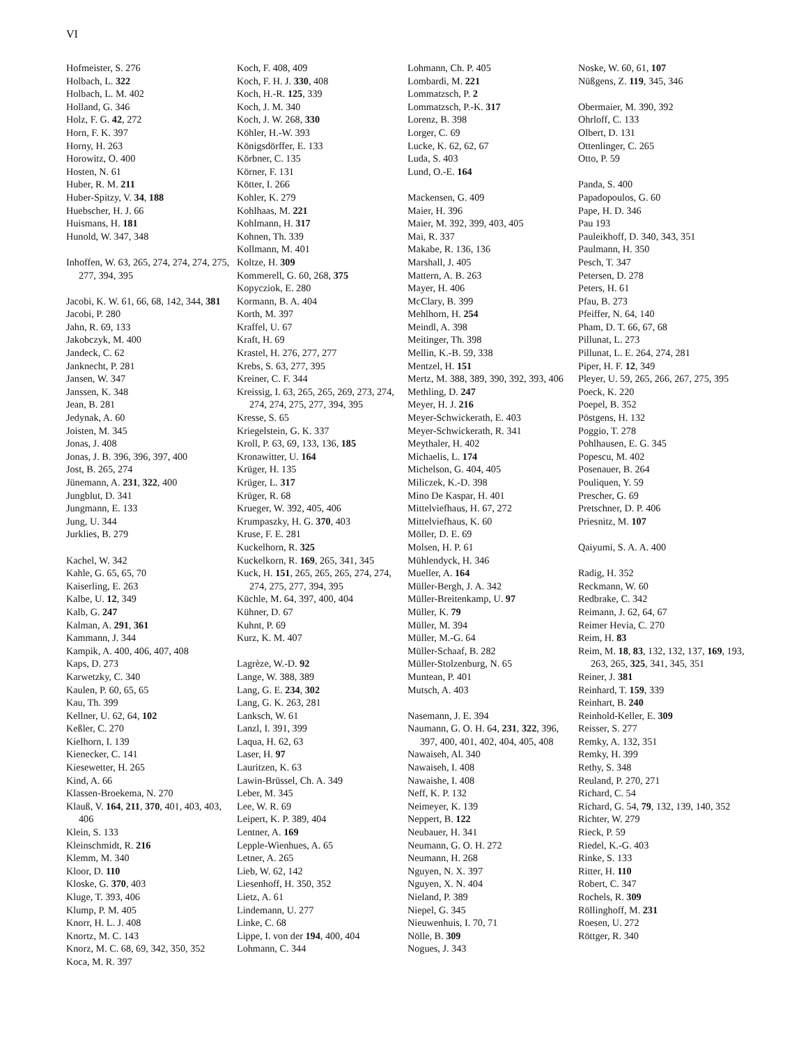VI
Hofmeister, S. 276
Holbach, L. 322
Holbach, L. M. 402
Holland, G. 346
Holz, F. G. 42, 272
Horn, F. K. 397
Horny, H. 263
Horowitz, O. 400
Hosten, N. 61
Huber, R. M. 211
Huber-Spitzy, V. 34, 188
Huebscher, H. J. 66
Huismans, H. 181
Hunold, W. 347, 348
Inhoffen, W. 63, 265, 274, 274, 274, 275, 277, 394, 395
Jacobi, K. W. 61, 66, 68, 142, 344, 381
Jacobi, P. 280
Jahn, R. 69, 133
Jakobczyk, M. 400
Jandeck, C. 62
Janknecht, P. 281
Jansen, W. 347
Janssen, K. 348
Jean, B. 281
Jedynak, A. 60
Joisten, M. 345
Jonas, J. 408
Jonas, J. B. 396, 396, 397, 400
Jost, B. 265, 274
Jünemann, A. 231, 322, 400
Jungblut, D. 341
Jungmann, E. 133
Jung, U. 344
Jurklies, B. 279
Kachel, W. 342
Kahle, G. 65, 65, 70
Kaiserling, E. 263
Kalbe, U. 12, 349
Kalb, G. 247
Kalman, A. 291, 361
Kammann, J. 344
Kampik, A. 400, 406, 407, 408
Kaps, D. 273
Karwetzky, C. 340
Kaulen, P. 60, 65, 65
Kau, Th. 399
Kellner, U. 62, 64, 102
Keßler, C. 270
Kielhorn, I. 139
Kienecker, C. 141
Kiesewetter, H. 265
Kind, A. 66
Klassen-Broekema, N. 270
Klauß, V. 164, 211, 370, 401, 403, 403, 406
Klein, S. 133
Kleinschmidt, R. 216
Klemm, M. 340
Kloor, D. 110
Kloske, G. 370, 403
Kluge, T. 393, 406
Klump, P. M. 405
Knorr, H. L. J. 408
Knortz, M. C. 143
Knorz, M. C. 68, 69, 342, 350, 352
Koca, M. R. 397
Koch, F. 408, 409
Koch, F. H. J. 330, 408
Koch, H.-R. 125, 339
Koch, J. M. 340
Koch, J. W. 268, 330
Köhler, H.-W. 393
Königsdörffer, E. 133
Körbner, C. 135
Körner, F. 131
Kötter, I. 266
Kohler, K. 279
Kohlhaas, M. 221
Kohlmann, H. 317
Kohnen, Th. 339
Kollmann, M. 401
Koltze, H. 309
Kommerell, G. 60, 268, 375
Kopycziok, E. 280
Kormann, B. A. 404
Korth, M. 397
Kraffel, U. 67
Kraft, H. 69
Krastel, H. 276, 277, 277
Krebs, S. 63, 277, 395
Kreiner, C. F. 344
Kreissig, I. 63, 265, 265, 269, 273, 274, 274, 274, 275, 277, 394, 395
Kresse, S. 65
Kriegelstein, G. K. 337
Kroll, P. 63, 69, 133, 136, 185
Kronawitter, U. 164
Krüger, H. 135
Krüger, L. 317
Krüger, R. 68
Krueger, W. 392, 405, 406
Krumpaszky, H. G. 370, 403
Kruse, F. E. 281
Kuckelhorn, R. 325
Kuckelkorn, R. 169, 265, 341, 345
Kuck, H. 151, 265, 265, 265, 274, 274, 274, 275, 277, 394, 395
Küchle, M. 64, 397, 400, 404
Kühner, D. 67
Kuhnt, P. 69
Kurz, K. M. 407
Lagrèze, W.-D. 92
Lange, W. 388, 389
Lang, G. E. 234, 302
Lang, G. K. 263, 281
Lanksch, W. 61
Lanzl, I. 391, 399
Laqua, H. 62, 63
Laser, H. 97
Lauritzen, K. 63
Lawin-Brüssel, Ch. A. 349
Leber, M. 345
Lee, W. R. 69
Leipert, K. P. 389, 404
Lentner, A. 169
Lepple-Wienhues, A. 65
Letner, A. 265
Lieb, W. 62, 142
Liesenhoff, H. 350, 352
Lietz, A. 61
Lindemann, U. 277
Linke, C. 68
Lippe, I. von der 194, 400, 404
Lohmann, C. 344
Lohmann, Ch. P. 405
Lombardi, M. 221
Lommatzsch, P. 2
Lommatzsch, P.-K. 317
Lorenz, B. 398
Lorger, C. 69
Lucke, K. 62, 62, 67
Luda, S. 403
Lund, O.-E. 164
Mackensen, G. 409
Maier, H. 396
Maier, M. 392, 399, 403, 405
Mai, R. 337
Makabe, R. 136, 136
Marshall, J. 405
Mattern, A. B. 263
Mayer, H. 406
McClary, B. 399
Mehlhorn, H. 254
Meindl, A. 398
Meitinger, Th. 398
Mellin, K.-B. 59, 338
Mentzel, H. 151
Mertz, M. 388, 389, 390, 392, 393, 406
Methling, D. 247
Meyer, H. J. 216
Meyer-Schwickerath, E. 403
Meyer-Schwickerath, R. 341
Meythaler, H. 402
Michaelis, L. 174
Michelson, G. 404, 405
Miliczek, K.-D. 398
Mino De Kaspar, H. 401
Mittelviefhaus, H. 67, 272
Mittelviefhaus, K. 60
Möller, D. E. 69
Molsen, H. P. 61
Mühlendyck, H. 346
Mueller, A. 164
Müller-Bergh, J. A. 342
Müller-Breitenkamp, U. 97
Müller, K. 79
Müller, M. 394
Müller, M.-G. 64
Müller-Schaaf, B. 282
Müller-Stolzenburg, N. 65
Muntean, P. 401
Mutsch, A. 403
Nasemann, J. E. 394
Naumann, G. O. H. 64, 231, 322, 396, 397, 400, 401, 402, 404, 405, 408
Nawaiseh, Al. 340
Nawaiseh, I. 408
Nawaishe, I. 408
Neff, K. P. 132
Neimeyer, K. 139
Neppert, B. 122
Neubauer, H. 341
Neumann, G. O. H. 272
Neumann, H. 268
Nguyen, N. X. 397
Nguyen, X. N. 404
Nieland, P. 389
Niepel, G. 345
Nieuwenhuis, I. 70, 71
Nölle, B. 309
Nogues, J. 343
Noske, W. 60, 61, 107
Nüßgens, Z. 119, 345, 346
Obermaier, M. 390, 392
Ohrloff, C. 133
Olbert, D. 131
Ottenlinger, C. 265
Otto, P. 59
Panda, S. 400
Papadopoulos, G. 60
Pape, H. D. 346
Pau 193
Pauleikhoff, D. 340, 343, 351
Paulmann, H. 350
Pesch, T. 347
Petersen, D. 278
Peters, H. 61
Pfau, B. 273
Pfeiffer, N. 64, 140
Pham, D. T. 66, 67, 68
Pillunat, L. 273
Pillunat, L. E. 264, 274, 281
Piper, H. F. 12, 349
Pleyer, U. 59, 265, 266, 267, 275, 395
Poeck, K. 220
Poepel, B. 352
Pöstgens, H. 132
Poggio, T. 278
Pohlhausen, E. G. 345
Popescu, M. 402
Posenauer, B. 264
Pouliquen, Y. 59
Prescher, G. 69
Pretschner, D. P. 406
Priesnitz, M. 107
Qaiyumi, S. A. A. 400
Radig, H. 352
Reckmann, W. 60
Redbrake, C. 342
Reimann, J. 62, 64, 67
Reimer Hevia, C. 270
Reim, H. 83
Reim, M. 18, 83, 132, 132, 137, 169, 193, 263, 265, 325, 341, 345, 351
Reiner, J. 381
Reinhard, T. 159, 339
Reinhart, B. 240
Reinhold-Keller, E. 309
Reisser, S. 277
Remky, A. 132, 351
Remky, H. 399
Rethy, S. 348
Reuland, P. 270, 271
Richard, C. 54
Richard, G. 54, 79, 132, 139, 140, 352
Richter, W. 279
Rieck, P. 59
Riedel, K.-G. 403
Rinke, S. 133
Ritter, H. 110
Robert, C. 347
Rochels, R. 309
Röllinghoff, M. 231
Roesen, U. 272
Röttger, R. 340